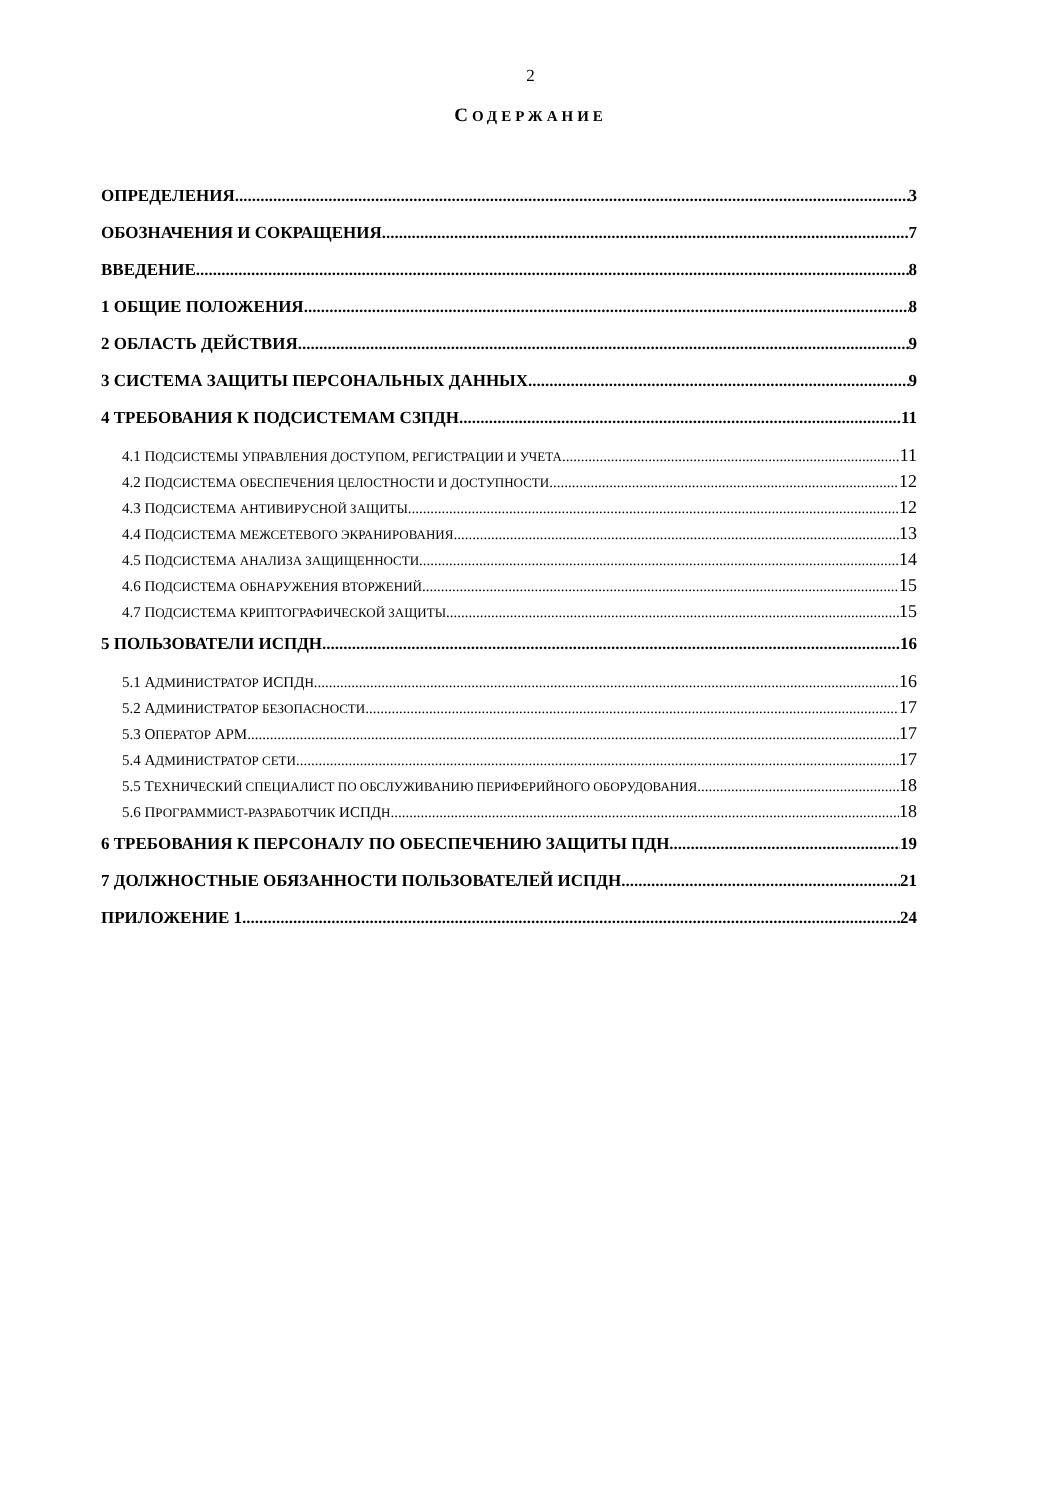2
СОДЕРЖАНИЕ
ОПРЕДЕЛЕНИЯ 3
ОБОЗНАЧЕНИЯ И СОКРАЩЕНИЯ 7
ВВЕДЕНИЕ 8
1 ОБЩИЕ ПОЛОЖЕНИЯ 8
2 ОБЛАСТЬ ДЕЙСТВИЯ 9
3 СИСТЕМА ЗАЩИТЫ ПЕРСОНАЛЬНЫХ ДАННЫХ 9
4 ТРЕБОВАНИЯ К ПОДСИСТЕМАМ СЗПДН 11
4.1 ПОДСИСТЕМЫ УПРАВЛЕНИЯ ДОСТУПОМ, РЕГИСТРАЦИИ И УЧЕТА 11
4.2 ПОДСИСТЕМА ОБЕСПЕЧЕНИЯ ЦЕЛОСТНОСТИ И ДОСТУПНОСТИ 12
4.3 ПОДСИСТЕМА АНТИВИРУСНОЙ ЗАЩИТЫ 12
4.4 ПОДСИСТЕМА МЕЖСЕТЕВОГО ЭКРАНИРОВАНИЯ 13
4.5 ПОДСИСТЕМА АНАЛИЗА ЗАЩИЩЕННОСТИ 14
4.6 ПОДСИСТЕМА ОБНАРУЖЕНИЯ ВТОРЖЕНИЙ 15
4.7 ПОДСИСТЕМА КРИПТОГРАФИЧЕСКОЙ ЗАЩИТЫ 15
5 ПОЛЬЗОВАТЕЛИ ИСПДН 16
5.1 АДМИНИСТРАТОР ИСПДН 16
5.2 АДМИНИСТРАТОР БЕЗОПАСНОСТИ 17
5.3 ОПЕРАТОР АРМ 17
5.4 АДМИНИСТРАТОР СЕТИ 17
5.5 ТЕХНИЧЕСКИЙ СПЕЦИАЛИСТ ПО ОБСЛУЖИВАНИЮ ПЕРИФЕРИЙНОГО ОБОРУДОВАНИЯ 18
5.6 ПРОГРАММИСТ-РАЗРАБОТЧИК ИСПДН 18
6 ТРЕБОВАНИЯ К ПЕРСОНАЛУ ПО ОБЕСПЕЧЕНИЮ ЗАЩИТЫ ПДН 19
7 ДОЛЖНОСТНЫЕ ОБЯЗАННОСТИ ПОЛЬЗОВАТЕЛЕЙ ИСПДН 21
ПРИЛОЖЕНИЕ 1 24